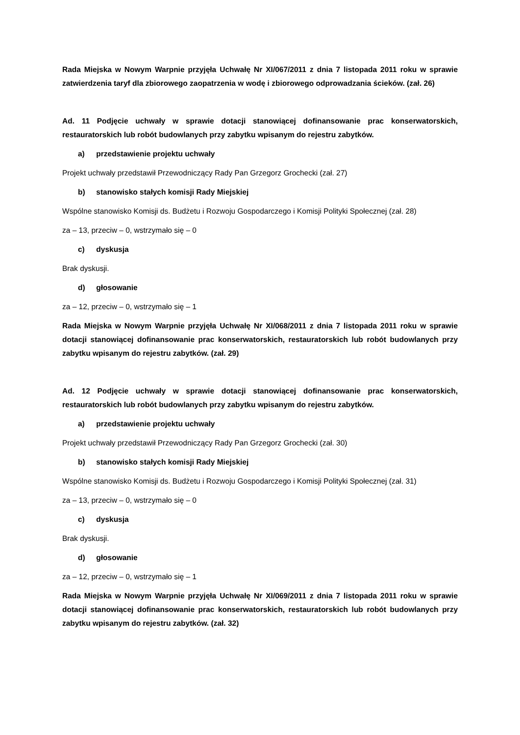Rada Miejska w Nowym Warpnie przyjęła Uchwałę Nr XI/067/2011 z dnia 7 listopada 2011 roku w sprawie zatwierdzenia taryf dla zbiorowego zaopatrzenia w wodę i zbiorowego odprowadzania ścieków. (zał. 26)
Ad. 11 Podjęcie uchwały w sprawie dotacji stanowiącej dofinansowanie prac konserwatorskich, restauratorskich lub robót budowlanych przy zabytku wpisanym do rejestru zabytków.
a) przedstawienie projektu uchwały
Projekt uchwały przedstawił Przewodniczący Rady Pan Grzegorz Grochecki (zał. 27)
b) stanowisko stałych komisji Rady Miejskiej
Wspólne stanowisko Komisji ds. Budżetu i Rozwoju Gospodarczego i Komisji Polityki Społecznej (zał. 28)
za – 13, przeciw – 0, wstrzymało się – 0
c) dyskusja
Brak dyskusji.
d) głosowanie
za – 12, przeciw – 0, wstrzymało się – 1
Rada Miejska w Nowym Warpnie przyjęła Uchwałę Nr XI/068/2011 z dnia 7 listopada 2011 roku w sprawie dotacji stanowiącej dofinansowanie prac konserwatorskich, restauratorskich lub robót budowlanych przy zabytku wpisanym do rejestru zabytków. (zał. 29)
Ad. 12 Podjęcie uchwały w sprawie dotacji stanowiącej dofinansowanie prac konserwatorskich, restauratorskich lub robót budowlanych przy zabytku wpisanym do rejestru zabytków.
a) przedstawienie projektu uchwały
Projekt uchwały przedstawił Przewodniczący Rady Pan Grzegorz Grochecki (zał. 30)
b) stanowisko stałych komisji Rady Miejskiej
Wspólne stanowisko Komisji ds. Budżetu i Rozwoju Gospodarczego i Komisji Polityki Społecznej (zał. 31)
za – 13, przeciw – 0, wstrzymało się – 0
c) dyskusja
Brak dyskusji.
d) głosowanie
za – 12, przeciw – 0, wstrzymało się – 1
Rada Miejska w Nowym Warpnie przyjęła Uchwałę Nr XI/069/2011 z dnia 7 listopada 2011 roku w sprawie dotacji stanowiącej dofinansowanie prac konserwatorskich, restauratorskich lub robót budowlanych przy zabytku wpisanym do rejestru zabytków. (zał. 32)